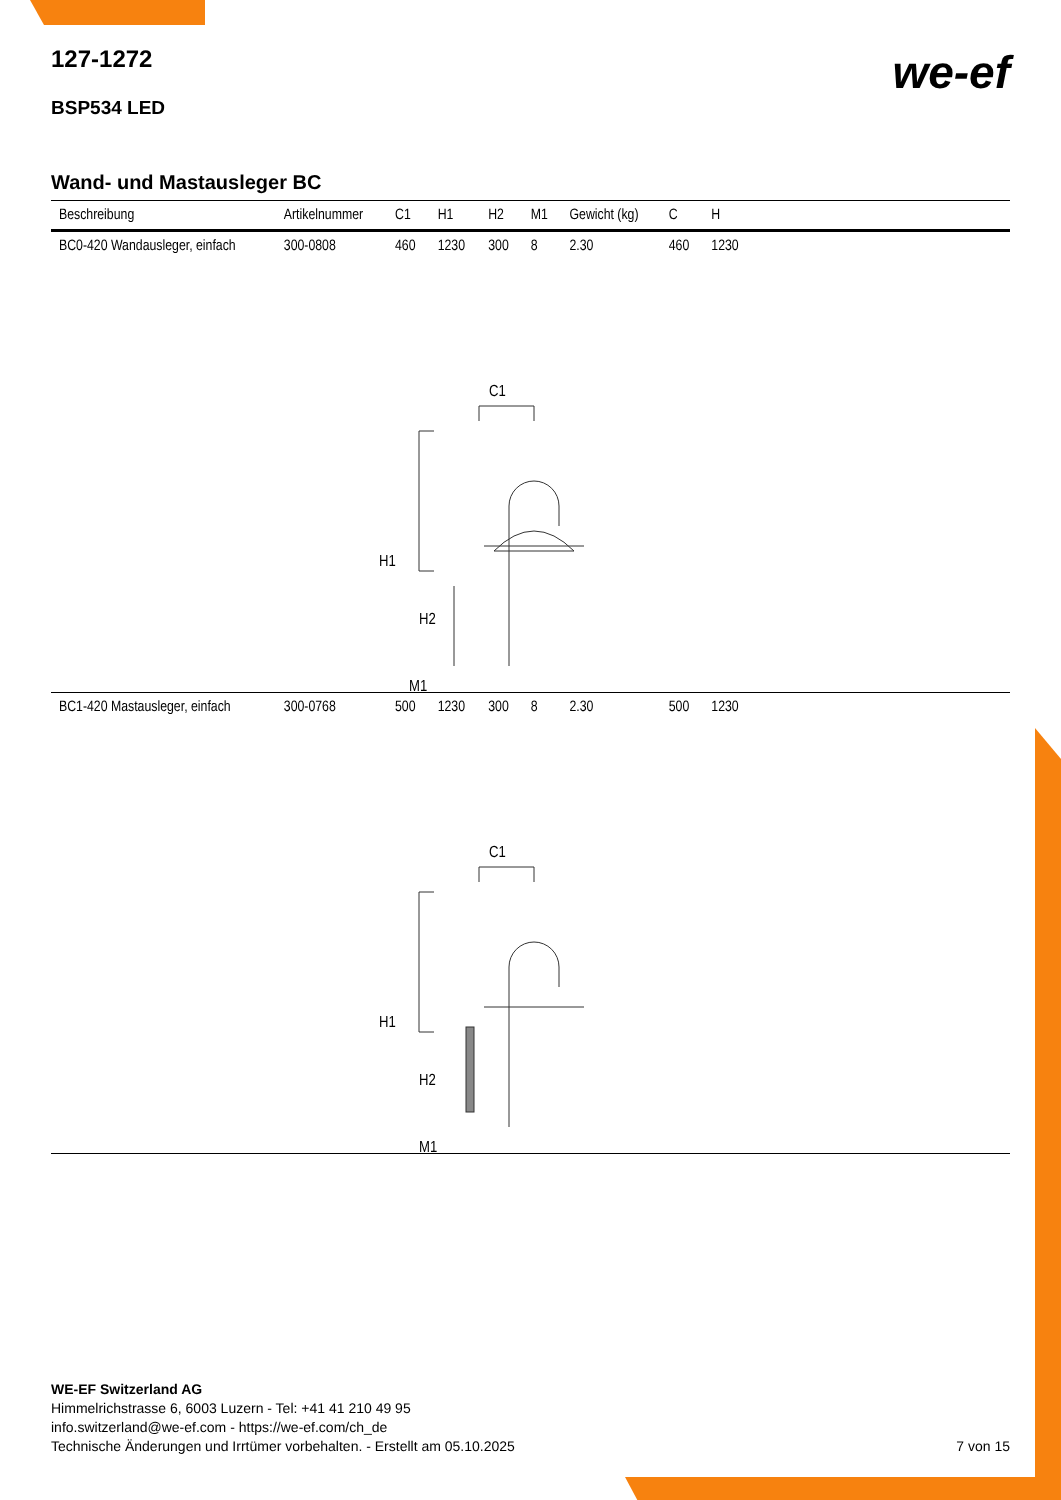we-ef
127-1272
BSP534 LED
Wand- und Mastausleger BC
| Beschreibung | Artikelnummer | C1 | H1 | H2 | M1 | Gewicht (kg) | C | H | |
| --- | --- | --- | --- | --- | --- | --- | --- | --- | --- |
| BC0-420 Wandausleger, einfach | 300-0808 | 460 | 1230 | 300 | 8 | 2.30 | 460 | 1230 | |
| C1 H1 H2 M1 | | | | | | | | | |
| BC1-420 Mastausleger, einfach | 300-0768 | 500 | 1230 | 300 | 8 | 2.30 | 500 | 1230 | |
| C1 H1 H2 M1 | | | | | | | | | |
WE-EF Switzerland AG
Himmelrichstrasse 6, 6003 Luzern - Tel: +41 41 210 49 95
info.switzerland@we-ef.com - https://we-ef.com/ch_de
Technische Änderungen und Irrtümer vorbehalten. - Erstellt am 05.10.2025 7 von 15